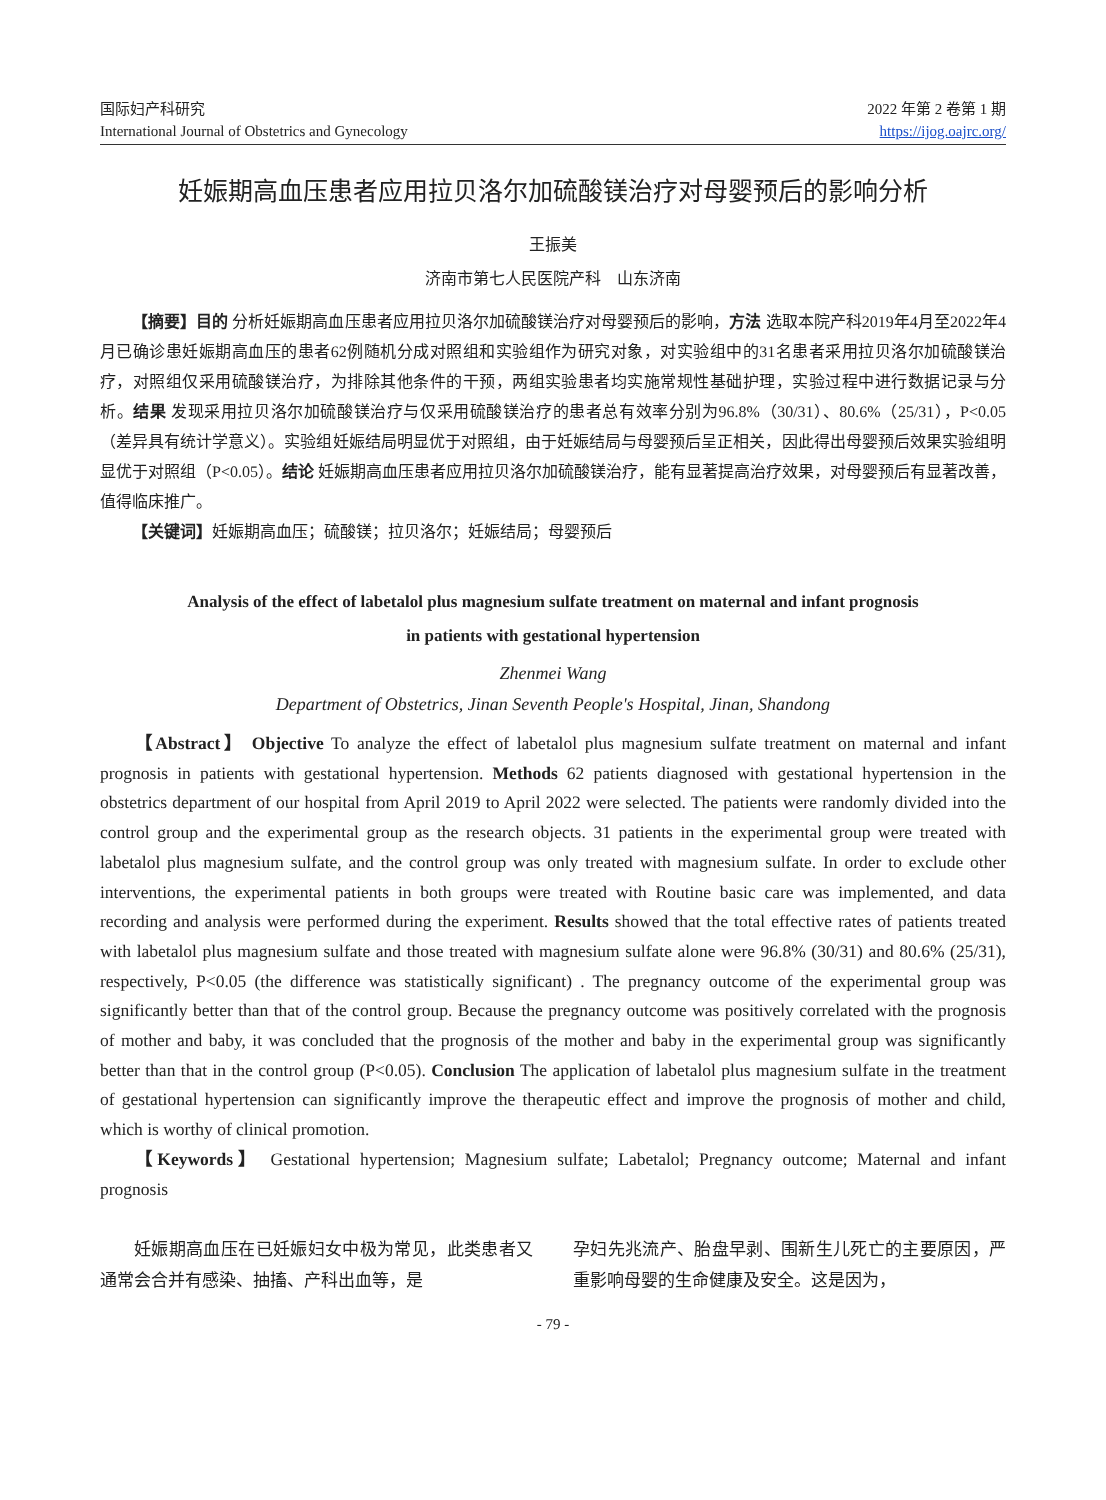国际妇产科研究
International Journal of Obstetrics and Gynecology
2022 年第 2 卷第 1 期
https://ijog.oajrc.org/
妊娠期高血压患者应用拉贝洛尔加硫酸镁治疗对母婴预后的影响分析
王振美
济南市第七人民医院产科　山东济南
【摘要】目的 分析妊娠期高血压患者应用拉贝洛尔加硫酸镁治疗对母婴预后的影响，方法 选取本院产科2019年4月至2022年4月已确诊患妊娠期高血压的患者62例随机分成对照组和实验组作为研究对象，对实验组中的31名患者采用拉贝洛尔加硫酸镁治疗，对照组仅采用硫酸镁治疗，为排除其他条件的干预，两组实验患者均实施常规性基础护理，实验过程中进行数据记录与分析。结果 发现采用拉贝洛尔加硫酸镁治疗与仅采用硫酸镁治疗的患者总有效率分别为96.8%（30/31）、80.6%（25/31），P<0.05（差异具有统计学意义）。实验组妊娠结局明显优于对照组，由于妊娠结局与母婴预后呈正相关，因此得出母婴预后效果实验组明显优于对照组（P<0.05）。结论 妊娠期高血压患者应用拉贝洛尔加硫酸镁治疗，能有显著提高治疗效果，对母婴预后有显著改善，值得临床推广。
【关键词】妊娠期高血压；硫酸镁；拉贝洛尔；妊娠结局；母婴预后
Analysis of the effect of labetalol plus magnesium sulfate treatment on maternal and infant prognosis
in patients with gestational hypertension
Zhenmei Wang
Department of Obstetrics, Jinan Seventh People's Hospital, Jinan, Shandong
【Abstract】 Objective To analyze the effect of labetalol plus magnesium sulfate treatment on maternal and infant prognosis in patients with gestational hypertension. Methods 62 patients diagnosed with gestational hypertension in the obstetrics department of our hospital from April 2019 to April 2022 were selected. The patients were randomly divided into the control group and the experimental group as the research objects. 31 patients in the experimental group were treated with labetalol plus magnesium sulfate, and the control group was only treated with magnesium sulfate. In order to exclude other interventions, the experimental patients in both groups were treated with Routine basic care was implemented, and data recording and analysis were performed during the experiment. Results showed that the total effective rates of patients treated with labetalol plus magnesium sulfate and those treated with magnesium sulfate alone were 96.8% (30/31) and 80.6% (25/31), respectively, P<0.05 (the difference was statistically significant) . The pregnancy outcome of the experimental group was significantly better than that of the control group. Because the pregnancy outcome was positively correlated with the prognosis of mother and baby, it was concluded that the prognosis of the mother and baby in the experimental group was significantly better than that in the control group (P<0.05). Conclusion The application of labetalol plus magnesium sulfate in the treatment of gestational hypertension can significantly improve the therapeutic effect and improve the prognosis of mother and child, which is worthy of clinical promotion.
【Keywords】 Gestational hypertension; Magnesium sulfate; Labetalol; Pregnancy outcome; Maternal and infant prognosis
妊娠期高血压在已妊娠妇女中极为常见，此类患者又通常会合并有感染、抽搐、产科出血等，是
孕妇先兆流产、胎盘早剥、围新生儿死亡的主要原因，严重影响母婴的生命健康及安全。这是因为，
- 79 -